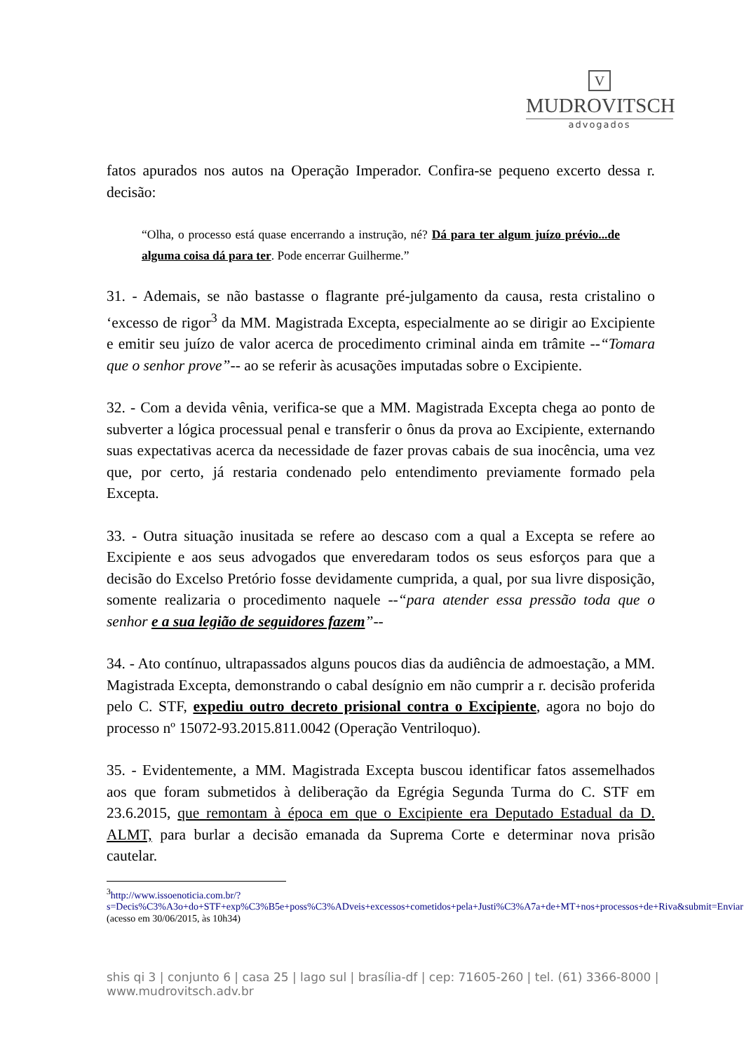V
MUDROVITSCH
advogados
fatos apurados nos autos na Operação Imperador. Confira-se pequeno excerto dessa r. decisão:
“Olha, o processo está quase encerrando a instrução, né? Dá para ter algum juízo prévio...de alguma coisa dá para ter. Pode encerrar Guilherme.”
31. - Ademais, se não bastasse o flagrante pré-julgamento da causa, resta cristalino o ‘excesso de rigor<sup>3</sup> da MM. Magistrada Excepta, especialmente ao se dirigir ao Excipiente e emitir seu juízo de valor acerca de procedimento criminal ainda em trâmite --“Tomara que o senhor prove”-- ao se referir às acusações imputadas sobre o Excipiente.
32. - Com a devida vênia, verifica-se que a MM. Magistrada Excepta chega ao ponto de subverter a lógica processual penal e transferir o ônus da prova ao Excipiente, externando suas expectativas acerca da necessidade de fazer provas cabais de sua inocência, uma vez que, por certo, já restaria condenado pelo entendimento previamente formado pela Excepta.
33. - Outra situação inusitada se refere ao descaso com a qual a Excepta se refere ao Excipiente e aos seus advogados que enveredaram todos os seus esforços para que a decisão do Excelso Pretório fosse devidamente cumprida, a qual, por sua livre disposição, somente realizaria o procedimento naquele --“para atender essa pressão toda que o senhor e a sua legião de seguidores fazem”--
34. - Ato contínuo, ultrapassados alguns poucos dias da audiência de admoestação, a MM. Magistrada Excepta, demonstrando o cabal desígnio em não cumprir a r. decisão proferida pelo C. STF, expediu outro decreto prisional contra o Excipiente, agora no bojo do processo nº 15072-93.2015.811.0042 (Operação Ventriloquo).
35. - Evidentemente, a MM. Magistrada Excepta buscou identificar fatos assemelhados aos que foram submetidos à deliberação da Egrégia Segunda Turma do C. STF em 23.6.2015, que remontam à época em que o Excipiente era Deputado Estadual da D. ALMT, para burlar a decisão emanada da Suprema Corte e determinar nova prisão cautelar.
<sup>3</sup> http://www.issoenoticia.com.br/?s=Decis%C3%A3o+do+STF+exp%C3%B5e+poss%C3%ADveis+excessos+cometidos+pela+Justi%C3%A7a+de+MT+nos+processos+de+Riva&submit=Enviar (acesso em 30/06/2015, às 10h34)
shis qi 3 | conjunto 6 | casa 25 | lago sul | brasília-df | cep: 71605-260 | tel. (61) 3366-8000 | www.mudrovitsch.adv.br